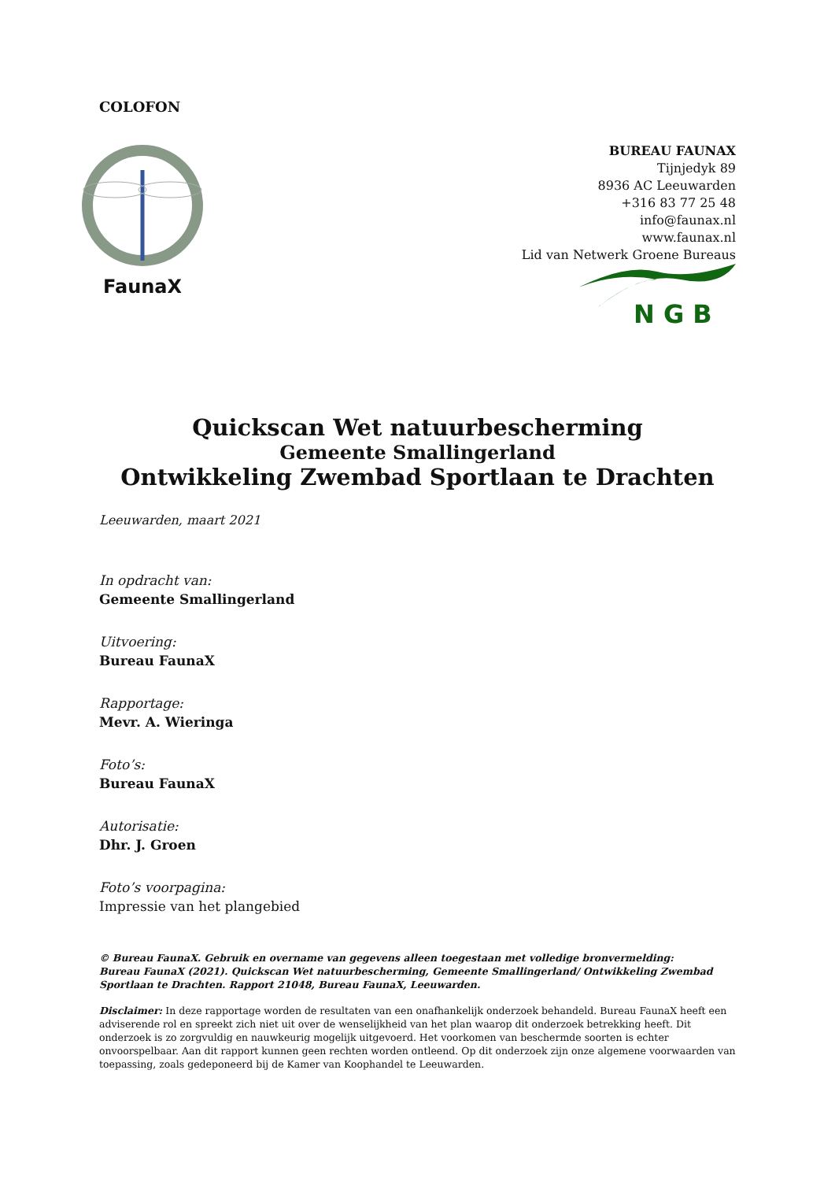COLOFON
FaunaX
BUREAU FAUNAX
Tijnjedyk 89
8936 AC Leeuwarden
+316 83 77 25 48
info@faunax.nl
www.faunax.nl
Lid van Netwerk Groene Bureaus
N G B
Quickscan Wet natuurbescherming
Gemeente Smallingerland
Ontwikkeling Zwembad Sportlaan te Drachten
Leeuwarden, maart 2021
In opdracht van:
Gemeente Smallingerland
Uitvoering:
Bureau FaunaX
Rapportage:
Mevr. A. Wieringa
Foto’s:
Bureau FaunaX
Autorisatie:
Dhr. J. Groen
Foto’s voorpagina:
Impressie van het plangebied
© Bureau FaunaX. Gebruik en overname van gegevens alleen toegestaan met volledige bronvermelding:
Bureau FaunaX (2021). Quickscan Wet natuurbescherming, Gemeente Smallingerland/ Ontwikkeling Zwembad Sportlaan te Drachten. Rapport 21048, Bureau FaunaX, Leeuwarden.
Disclaimer: In deze rapportage worden de resultaten van een onafhankelijk onderzoek behandeld. Bureau FaunaX heeft een adviserende rol en spreekt zich niet uit over de wenselijkheid van het plan waarop dit onderzoek betrekking heeft. Dit onderzoek is zo zorgvuldig en nauwkeurig mogelijk uitgevoerd. Het voorkomen van beschermde soorten is echter onvoorspelbaar. Aan dit rapport kunnen geen rechten worden ontleend. Op dit onderzoek zijn onze algemene voorwaarden van toepassing, zoals gedeponeerd bij de Kamer van Koophandel te Leeuwarden.